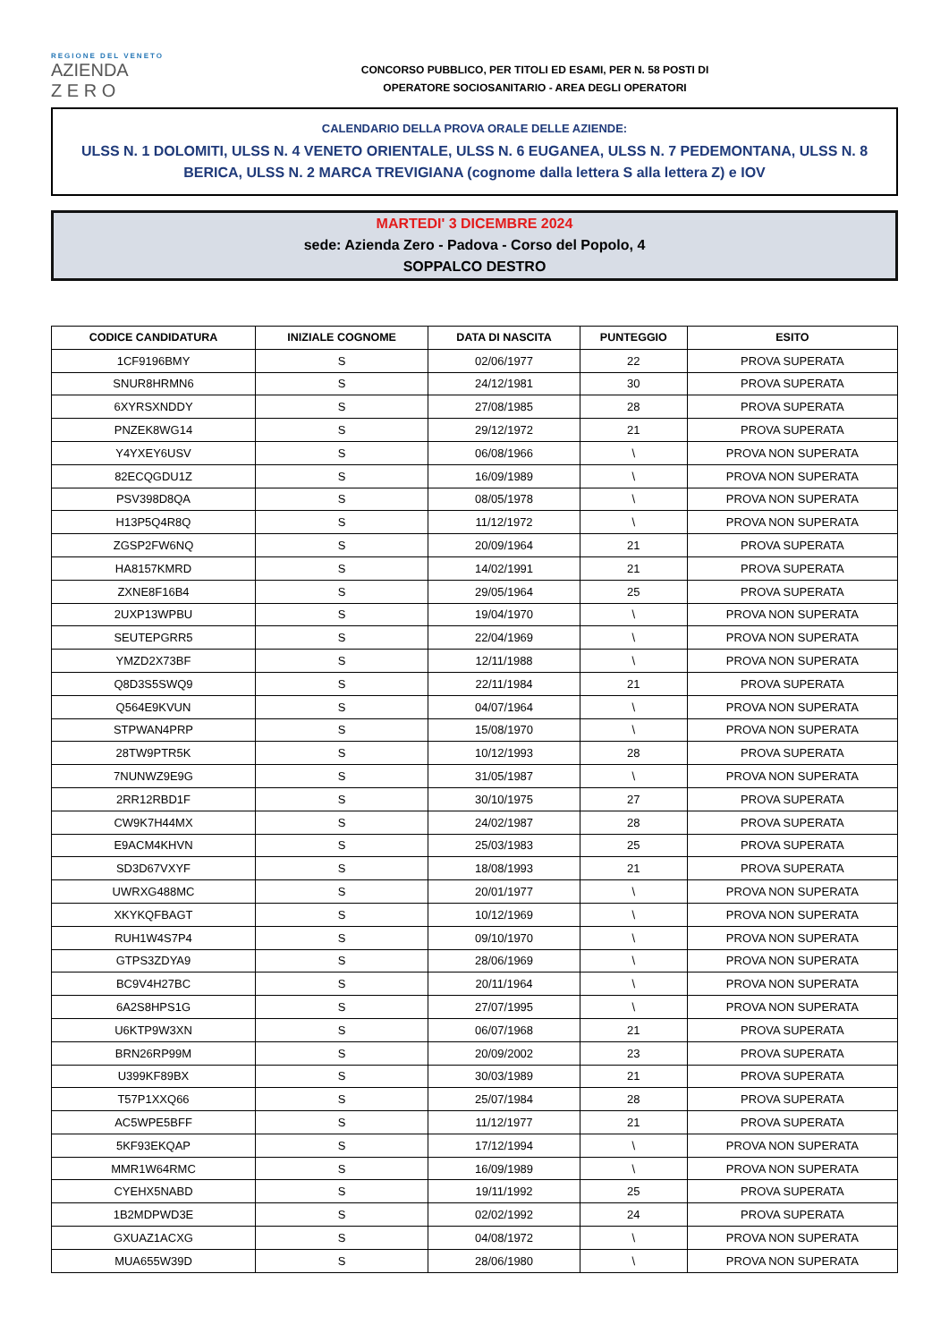REGIONE DEL VENETO
AZIENDA
Z E R O
CONCORSO PUBBLICO, PER TITOLI ED ESAMI, PER N. 58 POSTI DI
OPERATORE SOCIOSANITARIO - AREA DEGLI OPERATORI
CALENDARIO DELLA PROVA ORALE DELLE AZIENDE:
ULSS N. 1 DOLOMITI, ULSS N. 4 VENETO ORIENTALE, ULSS N. 6 EUGANEA, ULSS N. 7 PEDEMONTANA, ULSS N. 8 BERICA, ULSS N. 2 MARCA TREVIGIANA (cognome dalla lettera S alla lettera Z) e IOV
MARTEDI' 3 DICEMBRE 2024
sede: Azienda Zero - Padova - Corso del Popolo, 4
SOPPALCO DESTRO
| CODICE CANDIDATURA | INIZIALE COGNOME | DATA DI NASCITA | PUNTEGGIO | ESITO |
| --- | --- | --- | --- | --- |
| 1CF9196BMY | S | 02/06/1977 | 22 | PROVA SUPERATA |
| SNUR8HRMN6 | S | 24/12/1981 | 30 | PROVA SUPERATA |
| 6XYRSXNDDY | S | 27/08/1985 | 28 | PROVA SUPERATA |
| PNZEK8WG14 | S | 29/12/1972 | 21 | PROVA SUPERATA |
| Y4YXEY6USV | S | 06/08/1966 | \ | PROVA NON SUPERATA |
| 82ECQGDU1Z | S | 16/09/1989 | \ | PROVA NON SUPERATA |
| PSV398D8QA | S | 08/05/1978 | \ | PROVA NON SUPERATA |
| H13P5Q4R8Q | S | 11/12/1972 | \ | PROVA NON SUPERATA |
| ZGSP2FW6NQ | S | 20/09/1964 | 21 | PROVA SUPERATA |
| HA8157KMRD | S | 14/02/1991 | 21 | PROVA SUPERATA |
| ZXNE8F16B4 | S | 29/05/1964 | 25 | PROVA SUPERATA |
| 2UXP13WPBU | S | 19/04/1970 | \ | PROVA NON SUPERATA |
| SEUTEPGRR5 | S | 22/04/1969 | \ | PROVA NON SUPERATA |
| YMZD2X73BF | S | 12/11/1988 | \ | PROVA NON SUPERATA |
| Q8D3S5SWQ9 | S | 22/11/1984 | 21 | PROVA SUPERATA |
| Q564E9KVUN | S | 04/07/1964 | \ | PROVA NON SUPERATA |
| STPWAN4PRP | S | 15/08/1970 | \ | PROVA NON SUPERATA |
| 28TW9PTR5K | S | 10/12/1993 | 28 | PROVA SUPERATA |
| 7NUNWZ9E9G | S | 31/05/1987 | \ | PROVA NON SUPERATA |
| 2RR12RBD1F | S | 30/10/1975 | 27 | PROVA SUPERATA |
| CW9K7H44MX | S | 24/02/1987 | 28 | PROVA SUPERATA |
| E9ACM4KHVN | S | 25/03/1983 | 25 | PROVA SUPERATA |
| SD3D67VXYF | S | 18/08/1993 | 21 | PROVA SUPERATA |
| UWRXG488MC | S | 20/01/1977 | \ | PROVA NON SUPERATA |
| XKYKQFBAGT | S | 10/12/1969 | \ | PROVA NON SUPERATA |
| RUH1W4S7P4 | S | 09/10/1970 | \ | PROVA NON SUPERATA |
| GTPS3ZDYA9 | S | 28/06/1969 | \ | PROVA NON SUPERATA |
| BC9V4H27BC | S | 20/11/1964 | \ | PROVA NON SUPERATA |
| 6A2S8HPS1G | S | 27/07/1995 | \ | PROVA NON SUPERATA |
| U6KTP9W3XN | S | 06/07/1968 | 21 | PROVA SUPERATA |
| BRN26RP99M | S | 20/09/2002 | 23 | PROVA SUPERATA |
| U399KF89BX | S | 30/03/1989 | 21 | PROVA SUPERATA |
| T57P1XXQ66 | S | 25/07/1984 | 28 | PROVA SUPERATA |
| AC5WPE5BFF | S | 11/12/1977 | 21 | PROVA SUPERATA |
| 5KF93EKQAP | S | 17/12/1994 | \ | PROVA NON SUPERATA |
| MMR1W64RMC | S | 16/09/1989 | \ | PROVA NON SUPERATA |
| CYEHX5NABD | S | 19/11/1992 | 25 | PROVA SUPERATA |
| 1B2MDPWD3E | S | 02/02/1992 | 24 | PROVA SUPERATA |
| GXUAZ1ACXG | S | 04/08/1972 | \ | PROVA NON SUPERATA |
| MUA655W39D | S | 28/06/1980 | \ | PROVA NON SUPERATA |